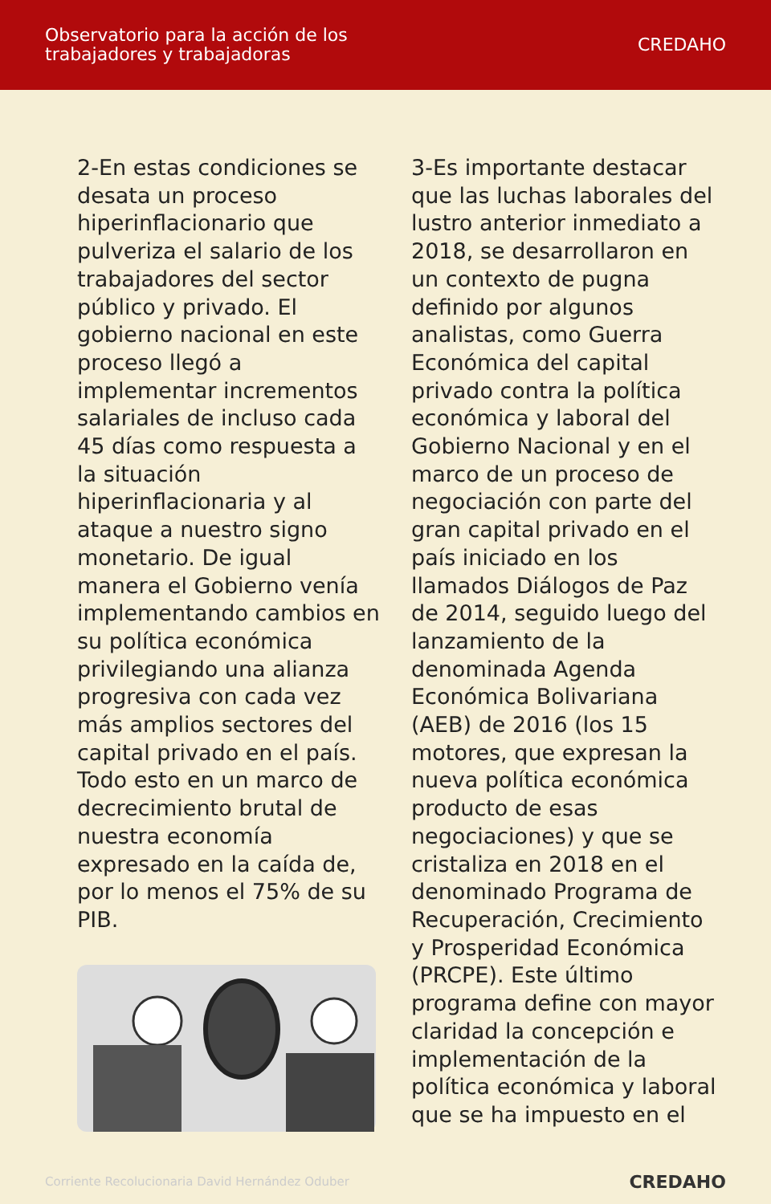Observatorio para la acción de los
trabajadores y trabajadoras
CREDAHO
2-En estas condiciones se desata un proceso hiperinflacionario que pulveriza el salario de los trabajadores del sector público y privado. El gobierno nacional en este proceso llegó a implementar incrementos salariales de incluso cada 45 días como respuesta a la situación hiperinflacionaria y al ataque a nuestro signo monetario. De igual manera el Gobierno venía implementando cambios en su política económica privilegiando una alianza progresiva con cada vez más amplios sectores del capital privado en el país. Todo esto en un marco de decrecimiento brutal de nuestra economía expresado en la caída de, por lo menos el 75% de su PIB.
3-Es importante destacar que las luchas laborales del lustro anterior inmediato a 2018, se desarrollaron en un contexto de pugna definido por algunos analistas, como Guerra Económica del capital privado contra la política económica y laboral del Gobierno Nacional y en el marco de un proceso de negociación con parte del gran capital privado en el país iniciado en los llamados Diálogos de Paz de 2014, seguido luego del lanzamiento de la denominada Agenda Económica Bolivariana (AEB) de 2016 (los 15 motores, que expresan la nueva política económica producto de esas negociaciones) y que se cristaliza en 2018 en el denominado Programa de Recuperación, Crecimiento y Prosperidad Económica (PRCPE). Este último programa define con mayor claridad la concepción e implementación de la política económica y laboral que se ha impuesto en el
Corriente Recolucionaria David Hernández Oduber
CREDAHO